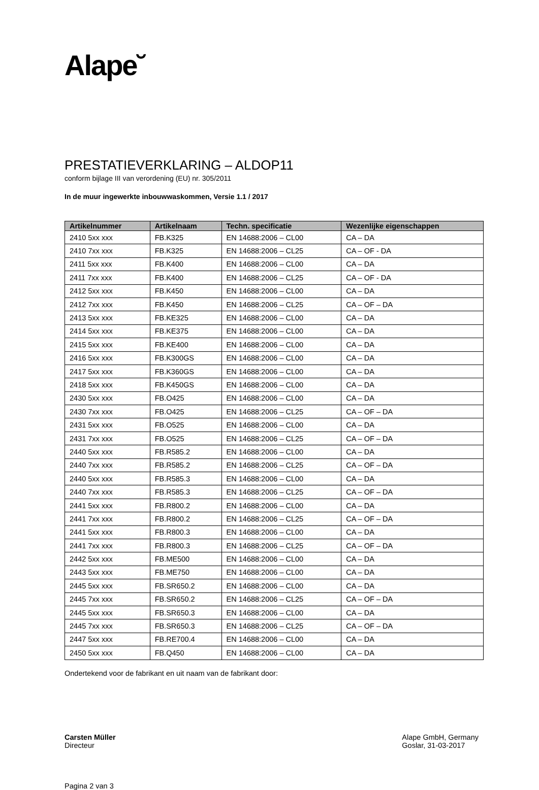Alape˘
PRESTATIEVERKLARING – ALDOP11
conform bijlage III van verordening (EU) nr. 305/2011
In de muur ingewerkte inbouwwaskommen, Versie 1.1 / 2017
| Artikelnummer | Artikelnaam | Techn. specificatie | Wezenlijke eigenschappen |
| --- | --- | --- | --- |
| 2410 5xx xxx | FB.K325 | EN 14688:2006 – CL00 | CA – DA |
| 2410 7xx xxx | FB.K325 | EN 14688:2006 – CL25 | CA – OF - DA |
| 2411 5xx xxx | FB.K400 | EN 14688:2006 – CL00 | CA – DA |
| 2411 7xx xxx | FB.K400 | EN 14688:2006 – CL25 | CA – OF - DA |
| 2412 5xx xxx | FB.K450 | EN 14688:2006 – CL00 | CA – DA |
| 2412 7xx xxx | FB.K450 | EN 14688:2006 – CL25 | CA – OF – DA |
| 2413 5xx xxx | FB.KE325 | EN 14688:2006 – CL00 | CA – DA |
| 2414 5xx xxx | FB.KE375 | EN 14688:2006 – CL00 | CA – DA |
| 2415 5xx xxx | FB.KE400 | EN 14688:2006 – CL00 | CA – DA |
| 2416 5xx xxx | FB.K300GS | EN 14688:2006 – CL00 | CA – DA |
| 2417 5xx xxx | FB.K360GS | EN 14688:2006 – CL00 | CA – DA |
| 2418 5xx xxx | FB.K450GS | EN 14688:2006 – CL00 | CA – DA |
| 2430 5xx xxx | FB.O425 | EN 14688:2006 – CL00 | CA – DA |
| 2430 7xx xxx | FB.O425 | EN 14688:2006 – CL25 | CA – OF – DA |
| 2431 5xx xxx | FB.O525 | EN 14688:2006 – CL00 | CA – DA |
| 2431 7xx xxx | FB.O525 | EN 14688:2006 – CL25 | CA – OF – DA |
| 2440 5xx xxx | FB.R585.2 | EN 14688:2006 – CL00 | CA – DA |
| 2440 7xx xxx | FB.R585.2 | EN 14688:2006 – CL25 | CA – OF – DA |
| 2440 5xx xxx | FB.R585.3 | EN 14688:2006 – CL00 | CA – DA |
| 2440 7xx xxx | FB.R585.3 | EN 14688:2006 – CL25 | CA – OF – DA |
| 2441 5xx xxx | FB.R800.2 | EN 14688:2006 – CL00 | CA – DA |
| 2441 7xx xxx | FB.R800.2 | EN 14688:2006 – CL25 | CA – OF – DA |
| 2441 5xx xxx | FB.R800.3 | EN 14688:2006 – CL00 | CA – DA |
| 2441 7xx xxx | FB.R800.3 | EN 14688:2006 – CL25 | CA – OF – DA |
| 2442 5xx xxx | FB.ME500 | EN 14688:2006 – CL00 | CA – DA |
| 2443 5xx xxx | FB.ME750 | EN 14688:2006 – CL00 | CA – DA |
| 2445 5xx xxx | FB.SR650.2 | EN 14688:2006 – CL00 | CA – DA |
| 2445 7xx xxx | FB.SR650.2 | EN 14688:2006 – CL25 | CA – OF – DA |
| 2445 5xx xxx | FB.SR650.3 | EN 14688:2006 – CL00 | CA – DA |
| 2445 7xx xxx | FB.SR650.3 | EN 14688:2006 – CL25 | CA – OF – DA |
| 2447 5xx xxx | FB.RE700.4 | EN 14688:2006 – CL00 | CA – DA |
| 2450 5xx xxx | FB.Q450 | EN 14688:2006 – CL00 | CA – DA |
Ondertekend voor de fabrikant en uit naam van de fabrikant door:
Carsten Müller
Directeur
Alape GmbH, Germany
Goslar, 31-03-2017
Pagina 2 van 3